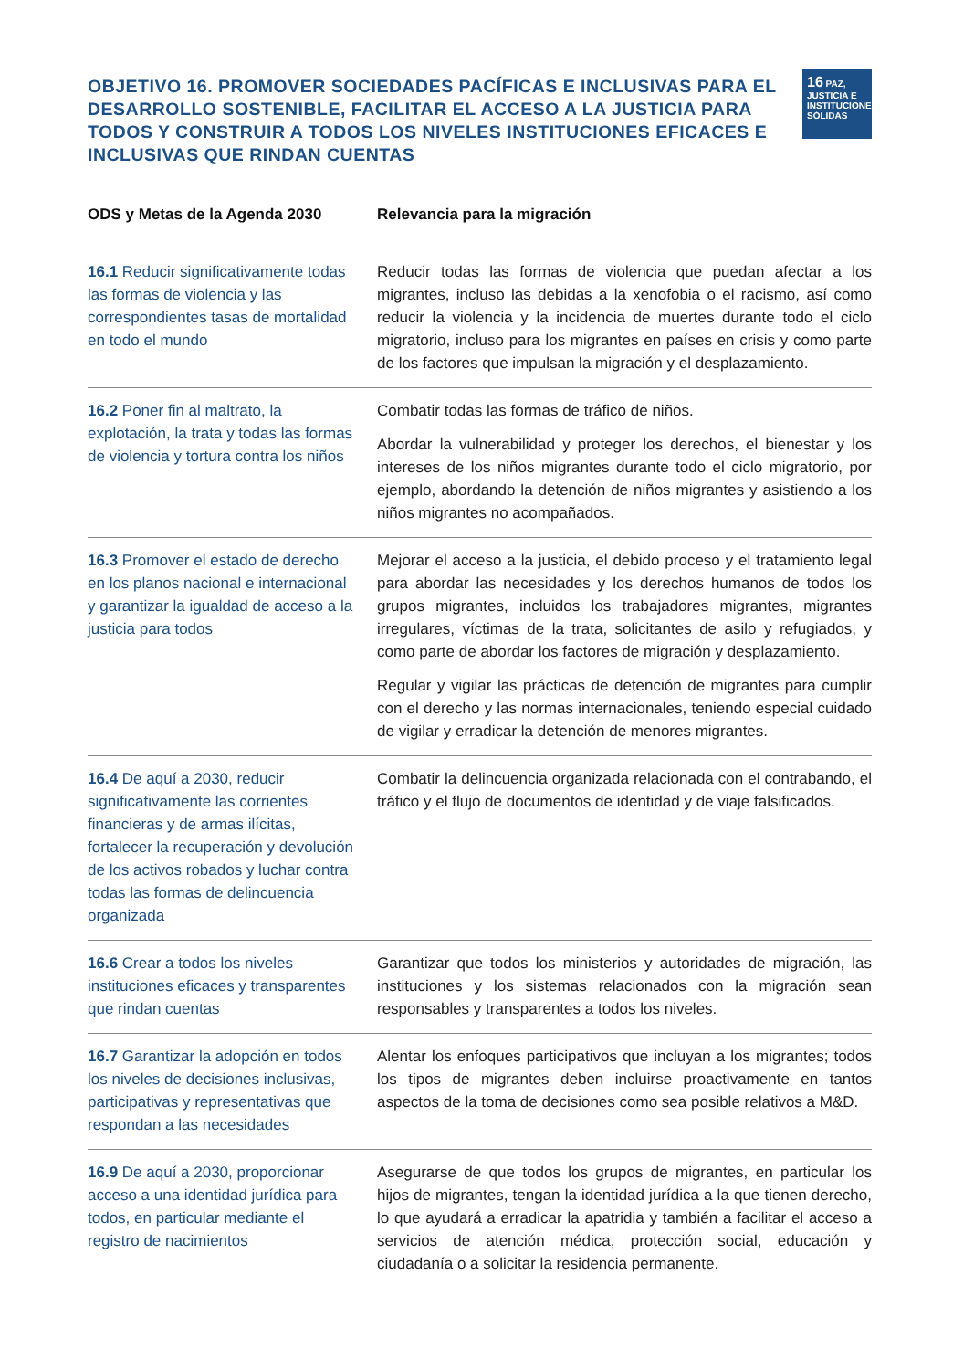OBJETIVO 16. PROMOVER SOCIEDADES PACÍFICAS E INCLUSIVAS PARA EL DESARROLLO SOSTENIBLE, FACILITAR EL ACCESO A LA JUSTICIA PARA TODOS Y CONSTRUIR A TODOS LOS NIVELES INSTITUCIONES EFICACES E INCLUSIVAS QUE RINDAN CUENTAS
16 PAZ, JUSTICIA E INSTITUCIONES SÓLIDAS
| ODS y Metas de la Agenda 2030 | Relevancia para la migración |
| --- | --- |
| 16.1 Reducir significativamente todas las formas de violencia y las correspondientes tasas de mortalidad en todo el mundo | Reducir todas las formas de violencia que puedan afectar a los migrantes, incluso las debidas a la xenofobia o el racismo, así como reducir la violencia y la incidencia de muertes durante todo el ciclo migratorio, incluso para los migrantes en países en crisis y como parte de los factores que impulsan la migración y el desplazamiento. |
| 16.2 Poner fin al maltrato, la explotación, la trata y todas las formas de violencia y tortura contra los niños | Combatir todas las formas de tráfico de niños. Abordar la vulnerabilidad y proteger los derechos, el bienestar y los intereses de los niños migrantes durante todo el ciclo migratorio, por ejemplo, abordando la detención de niños migrantes y asistiendo a los niños migrantes no acompañados. |
| 16.3 Promover el estado de derecho en los planos nacional e internacional y garantizar la igualdad de acceso a la justicia para todos | Mejorar el acceso a la justicia, el debido proceso y el tratamiento legal para abordar las necesidades y los derechos humanos de todos los grupos migrantes, incluidos los trabajadores migrantes, migrantes irregulares, víctimas de la trata, solicitantes de asilo y refugiados, y como parte de abordar los factores de migración y desplazamiento. Regular y vigilar las prácticas de detención de migrantes para cumplir con el derecho y las normas internacionales, teniendo especial cuidado de vigilar y erradicar la detención de menores migrantes. |
| 16.4 De aquí a 2030, reducir significativamente las corrientes financieras y de armas ilícitas, fortalecer la recuperación y devolución de los activos robados y luchar contra todas las formas de delincuencia organizada | Combatir la delincuencia organizada relacionada con el contrabando, el tráfico y el flujo de documentos de identidad y de viaje falsificados. |
| 16.6 Crear a todos los niveles instituciones eficaces y transparentes que rindan cuentas | Garantizar que todos los ministerios y autoridades de migración, las instituciones y los sistemas relacionados con la migración sean responsables y transparentes a todos los niveles. |
| 16.7 Garantizar la adopción en todos los niveles de decisiones inclusivas, participativas y representativas que respondan a las necesidades | Alentar los enfoques participativos que incluyan a los migrantes; todos los tipos de migrantes deben incluirse proactivamente en tantos aspectos de la toma de decisiones como sea posible relativos a M&D. |
| 16.9 De aquí a 2030, proporcionar acceso a una identidad jurídica para todos, en particular mediante el registro de nacimientos | Asegurarse de que todos los grupos de migrantes, en particular los hijos de migrantes, tengan la identidad jurídica a la que tienen derecho, lo que ayudará a erradicar la apatridia y también a facilitar el acceso a servicios de atención médica, protección social, educación y ciudadanía o a solicitar la residencia permanente. |